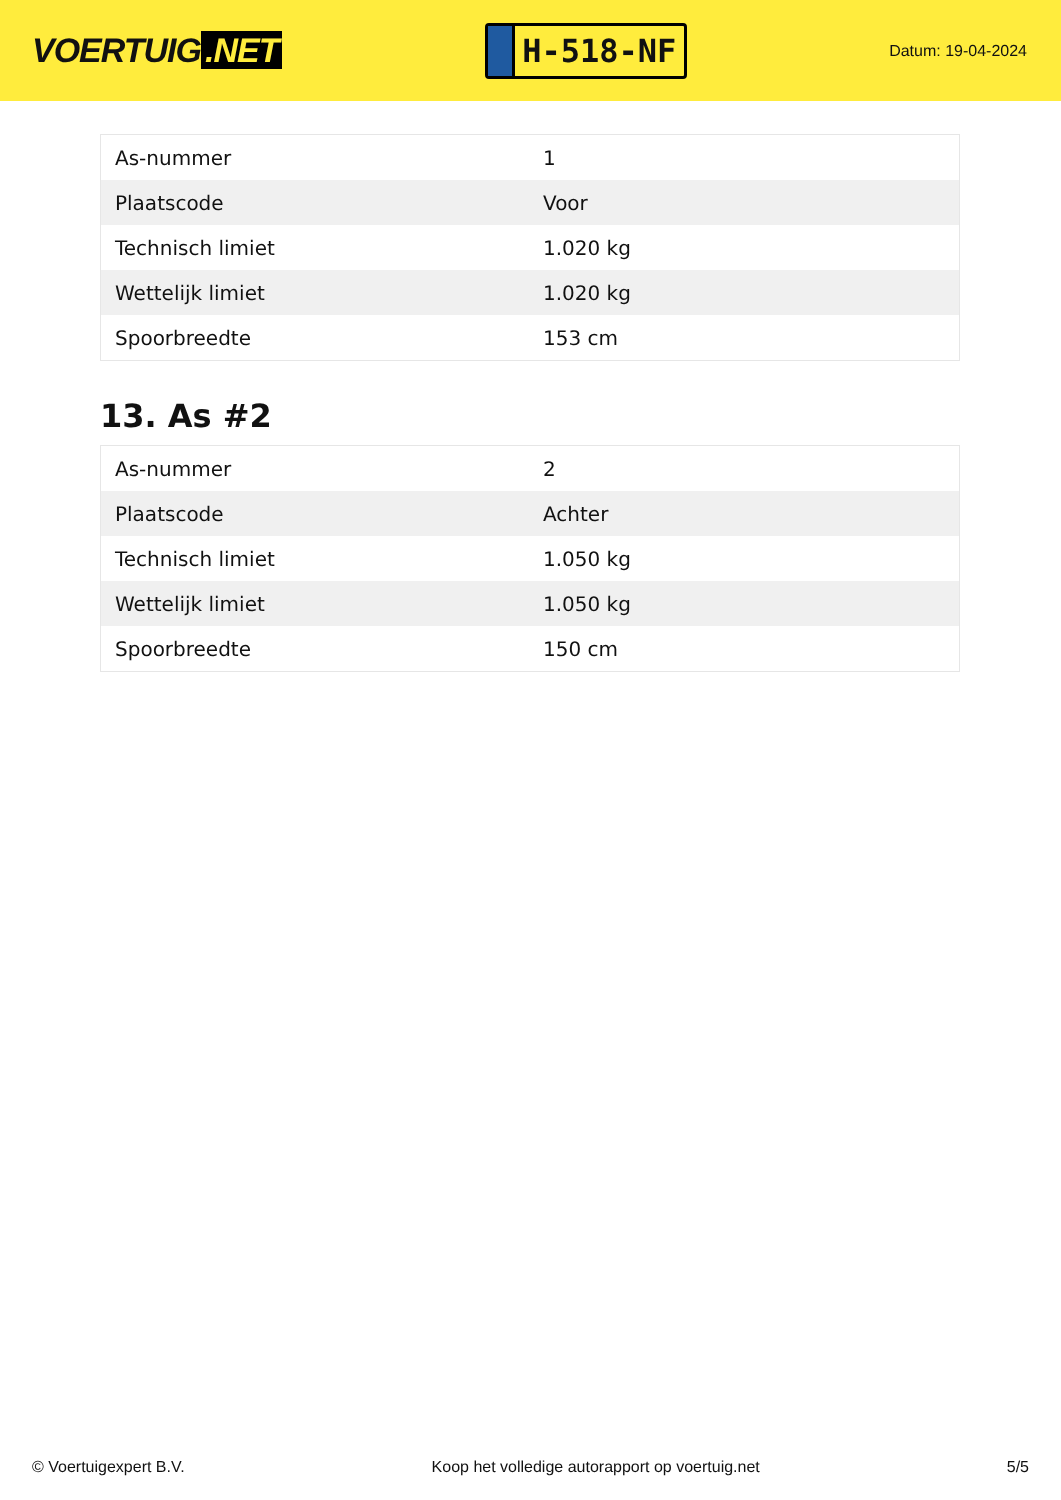VOERTUIG.NET
H-518-NF
Datum: 19-04-2024
| As-nummer | 1 |
| Plaatscode | Voor |
| Technisch limiet | 1.020 kg |
| Wettelijk limiet | 1.020 kg |
| Spoorbreedte | 153 cm |
13. As #2
| As-nummer | 2 |
| Plaatscode | Achter |
| Technisch limiet | 1.050 kg |
| Wettelijk limiet | 1.050 kg |
| Spoorbreedte | 150 cm |
© Voertuigexpert B.V. Koop het volledige autorapport op voertuig.net 5/5